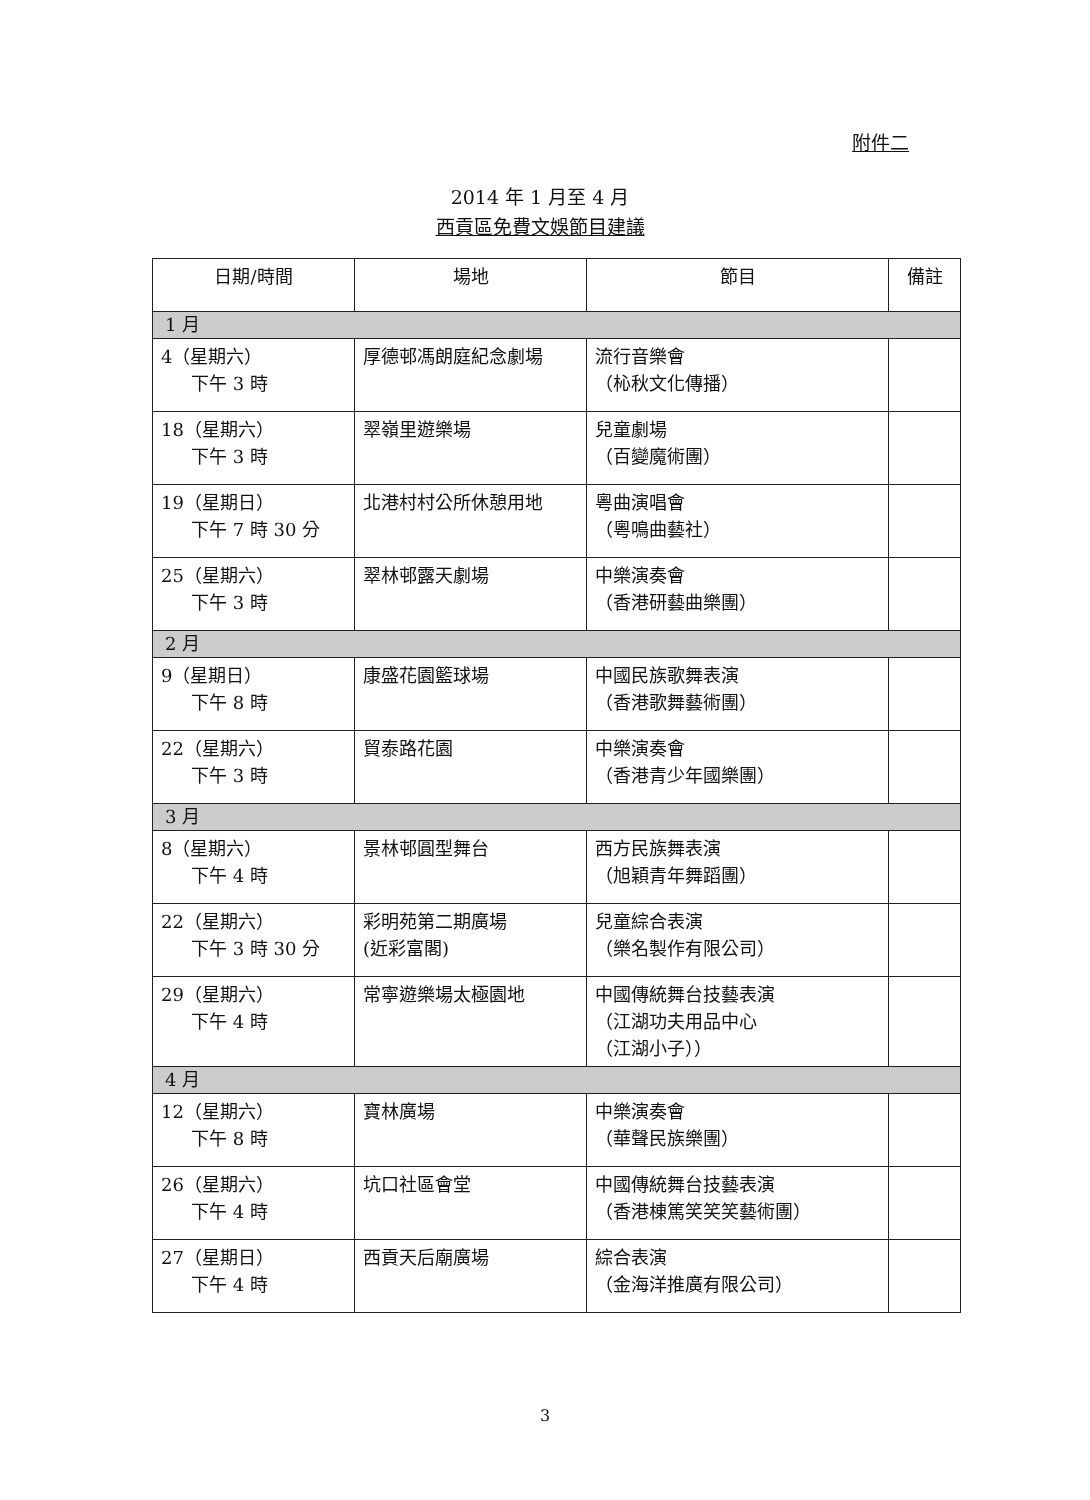附件二
2014 年 1 月至 4 月
西貢區免費文娛節目建議
| 日期/時間 | 場地 | 節目 | 備註 |
| --- | --- | --- | --- |
| 1 月 | | | |
| 4（星期六） 下午 3 時 | 厚德邨馮朗庭紀念劇場 | 流行音樂會 （杺秋文化傳播） | |
| 18（星期六） 下午 3 時 | 翠嶺里遊樂場 | 兒童劇場 （百變魔術團） | |
| 19（星期日） 下午 7 時 30 分 | 北港村村公所休憩用地 | 粵曲演唱會 （粵鳴曲藝社） | |
| 25（星期六） 下午 3 時 | 翠林邨露天劇場 | 中樂演奏會 （香港研藝曲樂團） | |
| 2 月 | | | |
| 9（星期日） 下午 8 時 | 康盛花園籃球場 | 中國民族歌舞表演 （香港歌舞藝術團） | |
| 22（星期六） 下午 3 時 | 貿泰路花園 | 中樂演奏會 （香港青少年國樂團） | |
| 3 月 | | | |
| 8（星期六） 下午 4 時 | 景林邨圓型舞台 | 西方民族舞表演 （旭穎青年舞蹈團） | |
| 22（星期六） 下午 3 時 30 分 | 彩明苑第二期廣場 (近彩富閣) | 兒童綜合表演 （樂名製作有限公司） | |
| 29（星期六） 下午 4 時 | 常寧遊樂場太極園地 | 中國傳統舞台技藝表演 （江湖功夫用品中心 （江湖小子）） | |
| 4 月 | | | |
| 12（星期六） 下午 8 時 | 寶林廣場 | 中樂演奏會 （華聲民族樂團） | |
| 26（星期六） 下午 4 時 | 坑口社區會堂 | 中國傳統舞台技藝表演 （香港棟篤笑笑笑藝術團） | |
| 27（星期日） 下午 4 時 | 西貢天后廟廣場 | 綜合表演 （金海洋推廣有限公司） | |
3